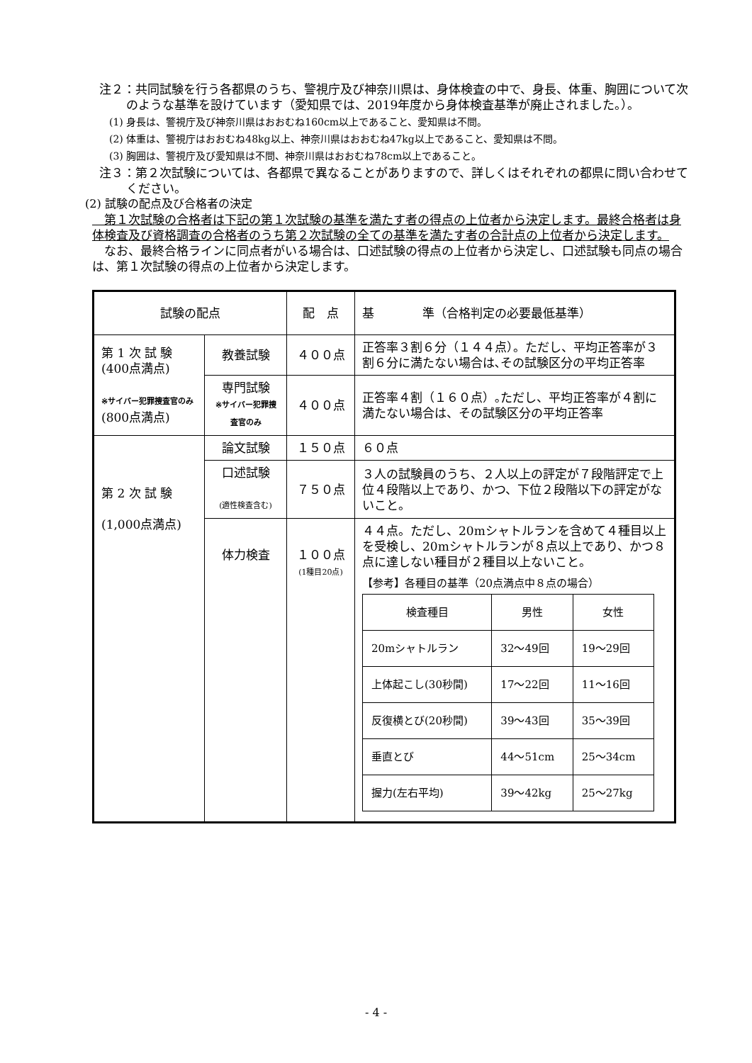注２：共同試験を行う各都県のうち、警視庁及び神奈川県は、身体検査の中で、身長、体重、胸囲について次のような基準を設けています（愛知県では、2019年度から身体検査基準が廃止されました。）。
(1) 身長は、警視庁及び神奈川県はおおむね160cm以上であること、愛知県は不問。
(2) 体重は、警視庁はおおむね48kg以上、神奈川県はおおむね47kg以上であること、愛知県は不問。
(3) 胸囲は、警視庁及び愛知県は不問、神奈川県はおおむね78cm以上であること。
注３：第２次試験については、各都県で異なることがありますので、詳しくはそれぞれの都県に問い合わせてください。
(2) 試験の配点及び合格者の決定
　第１次試験の合格者は下記の第１次試験の基準を満たす者の得点の上位者から決定します。最終合格者は身体検査及び資格調査の合格者のうち第２次試験の全ての基準を満たす者の合計点の上位者から決定します。
　なお、最終合格ラインに同点者がいる場合は、口述試験の得点の上位者から決定し、口述試験も同点の場合は、第１次試験の得点の上位者から決定します。
| 試験の配点 | | 配 点 | 基 準（合格判定の必要最低基準） |
| 第 1 次 試 験 (400点満点) ※サイバー犯罪捜査官のみ (800点満点) | 教養試験 | ４００点 | 正答率３割６分（１４４点）。ただし、平均正答率が３割６分に満たない場合は､その試験区分の平均正答率 |
| | 専門試験 ※サイバー犯罪捜査官のみ | ４００点 | 正答率４割（１６０点）｡ただし、平均正答率が４割に満たない場合は、その試験区分の平均正答率 |
| 第 2 次 試 験 (1,000点満点) | 論文試験 | １５０点 | ６０点 |
| | 口述試験 (適性検査含む) | ７５０点 | ３人の試験員のうち、２人以上の評定が７段階評定で上位４段階以上であり、かつ、下位２段階以下の評定がないこと。 |
| | 体力検査 | １００点 (1種目20点) | ４４点。ただし、20mシャトルランを含めて４種目以上を受検し、20mシャトルランが８点以上であり、かつ８点に達しない種目が２種目以上ないこと。 【参考】各種目の基準（20点満点中８点の場合） / 検査種目 / 男性 / 女性 / / 20mシャトルラン / 32〜49回 / 19〜29回 / / 上体起こし(30秒間) / 17〜22回 / 11〜16回 / / 反復横とび(20秒間) / 39〜43回 / 35〜39回 / / 垂直とび / 44〜51cm / 25〜34cm / / 握力(左右平均) / 39〜42kg / 25〜27kg / |
- 4 -